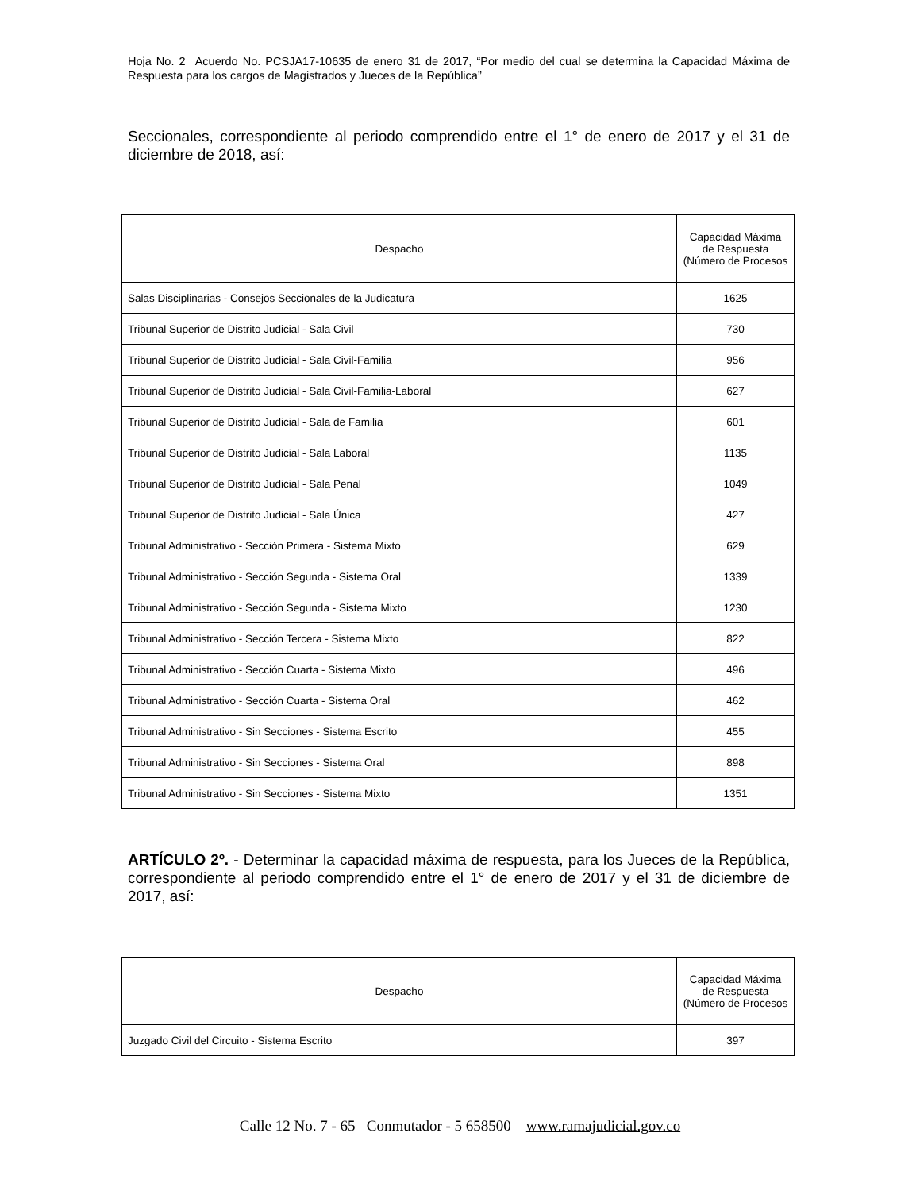Hoja No. 2 Acuerdo No. PCSJA17-10635 de enero 31 de 2017, “Por medio del cual se determina la Capacidad Máxima de Respuesta para los cargos de Magistrados y Jueces de la República”
Seccionales, correspondiente al periodo comprendido entre el 1° de enero de 2017 y el 31 de diciembre de 2018, así:
| Despacho | Capacidad Máxima de Respuesta (Número de Procesos |
| --- | --- |
| Salas Disciplinarias - Consejos Seccionales de la Judicatura | 1625 |
| Tribunal Superior de Distrito Judicial - Sala Civil | 730 |
| Tribunal Superior de Distrito Judicial - Sala Civil-Familia | 956 |
| Tribunal Superior de Distrito Judicial - Sala Civil-Familia-Laboral | 627 |
| Tribunal Superior de Distrito Judicial - Sala de Familia | 601 |
| Tribunal Superior de Distrito Judicial - Sala Laboral | 1135 |
| Tribunal Superior de Distrito Judicial - Sala Penal | 1049 |
| Tribunal Superior de Distrito Judicial - Sala Única | 427 |
| Tribunal Administrativo - Sección Primera - Sistema Mixto | 629 |
| Tribunal Administrativo - Sección Segunda - Sistema Oral | 1339 |
| Tribunal Administrativo - Sección Segunda - Sistema Mixto | 1230 |
| Tribunal Administrativo - Sección Tercera - Sistema Mixto | 822 |
| Tribunal Administrativo - Sección Cuarta - Sistema Mixto | 496 |
| Tribunal Administrativo - Sección Cuarta - Sistema Oral | 462 |
| Tribunal Administrativo - Sin Secciones - Sistema Escrito | 455 |
| Tribunal Administrativo - Sin Secciones - Sistema Oral | 898 |
| Tribunal Administrativo - Sin Secciones - Sistema Mixto | 1351 |
ARTÍCULO 2º. - Determinar la capacidad máxima de respuesta, para los Jueces de la República, correspondiente al periodo comprendido entre el 1° de enero de 2017 y el 31 de diciembre de 2017, así:
| Despacho | Capacidad Máxima de Respuesta (Número de Procesos |
| --- | --- |
| Juzgado Civil del Circuito - Sistema Escrito | 397 |
Calle 12 No. 7 - 65 Conmutador - 5 658500 www.ramajudicial.gov.co